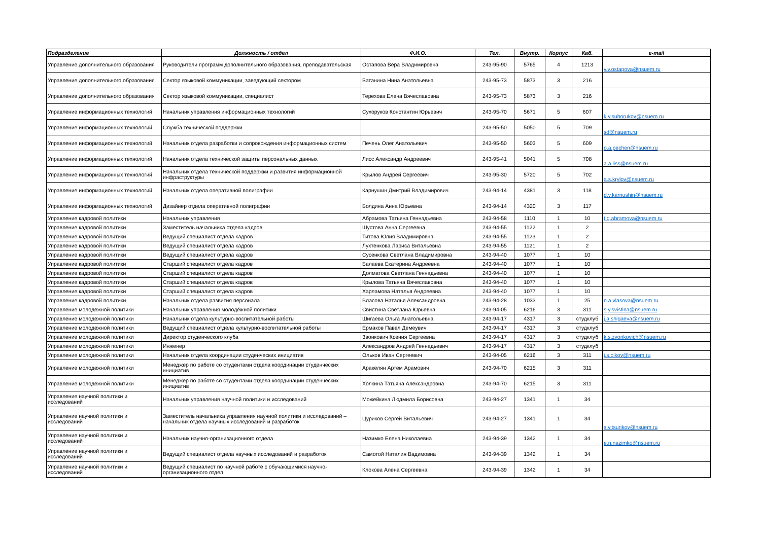| Подразделение | Должность / отдел | Ф.И.О. | Тел. | Внутр. | Корпус | Каб. | e-mail |
| --- | --- | --- | --- | --- | --- | --- | --- |
| Управление дополнительного образования | Руководители программ дополнительного образования, преподавательская | Остапова Вера Владимировна | 243-95-90 | 5765 | 4 | 1213 | v.v.ostapova@nsuem.ru |
| Управление дополнительного образования | Сектор языковой коммуникации, заведующий сектором | Батанина Нина Анатольевна | 243-95-73 | 5873 | 3 | 216 | |
| Управление дополнительного образования | Сектор языковой коммуникации, специалист | Терехова Елена Вячеславовна | 243-95-73 | 5873 | 3 | 216 | |
| Управление информационных технологий | Начальник управления информационных технологий | Сухоруков Константин Юрьевич | 243-95-70 | 5671 | 5 | 607 | k.y.suhorukov@nsuem.ru |
| Управление информационных технологий | Служба технической поддержки | | 243-95-50 | 5050 | 5 | 709 | sd@nsuem.ru |
| Управление информационных технологий | Начальник отдела разработки и сопровождения информационных систем | Печень Олег Анатольевич | 243-95-50 | 5603 | 5 | 609 | o.a.pechen@nsuem.ru |
| Управление информационных технологий | Начальник отдела технической защиты персональных данных | Лисс Александр Андреевич | 243-95-41 | 5041 | 5 | 708 | a.a.liss@nsuem.ru |
| Управление информационных технологий | Начальник отдела технической поддержки и развития информационной инфраструктуры | Крылов Андрей Сергеевич | 243-95-30 | 5720 | 5 | 702 | a.s.krylov@nsuem.ru |
| Управление информационных технологий | Начальник отдела оперативной полиграфии | Карнушин Дмитрий Владимирович | 243-94-14 | 4381 | 3 | 118 | d.v.karnushin@nsuem.ru |
| Управление информационных технологий | Дизайнер отдела оперативной полиграфии | Болдина Анна Юрьевна | 243-94-14 | 4320 | 3 | 117 | |
| Управление кадровой политики | Начальник управления | Абрамова Татьяна Геннадьевна | 243-94-58 | 1110 | 1 | 10 | t.g.abramova@nsuem.ru |
| Управление кадровой политики | Заместитель начальника отдела кадров | Шустова Анна Сергеевна | 243-94-55 | 1122 | 1 | 2 | |
| Управление кадровой политики | Ведущий специалист отдела кадров | Титова Юлия Владимировна | 243-94-55 | 1123 | 1 | 2 | |
| Управление кадровой политики | Ведущий специалист отдела кадров | Лухтенкова Лариса Витальевна | 243-94-55 | 1121 | 1 | 2 | |
| Управление кадровой политики | Ведущий специалист отдела кадров | Сусенкова Светлана Владимировна | 243-94-40 | 1077 | 1 | 10 | |
| Управление кадровой политики | Старший специалист отдела кадров | Балаева Екатерина Андреевна | 243-94-40 | 1077 | 1 | 10 | |
| Управление кадровой политики | Старший специалист отдела кадров | Долматова Светлана Геннадьевна | 243-94-40 | 1077 | 1 | 10 | |
| Управление кадровой политики | Старший специалист отдела кадров | Крылова Татьяна Вячеславовна | 243-94-40 | 1077 | 1 | 10 | |
| Управление кадровой политики | Старший специалист отдела кадров | Харламова Наталья Андреевна | 243-94-40 | 1077 | 1 | 10 | |
| Управление кадровой политики | Начальник отдела развития персонала | Власова Наталья Александровна | 243-94-28 | 1033 | 1 | 25 | n.a.vlasova@nsuem.ru |
| Управление молодежной политики | Начальник управления молодёжной политики | Свистина Светлана Юрьевна | 243-94-05 | 6216 | 3 | 311 | s.y.svistina@nsuem.ru |
| Управление молодежной политики | Начальник отдела культурно-воспитательной работы | Шигаева Ольга Анатольевна | 243-94-17 | 4317 | 3 | студклуб | j.a.shigaeva@nsuem.ru |
| Управление молодежной политики | Ведущий специалист отдела культурно-воспитательной работы | Ермаков Павел Демеувич | 243-94-17 | 4317 | 3 | студклуб | |
| Управление молодежной политики | Директор студенческого клуба | Звонкович Ксения Сергеевна | 243-94-17 | 4317 | 3 | студклуб | k.s.zvonkovich@nsuem.ru |
| Управление молодежной политики | Инженер | Александров Андрей Геннадьевич | 243-94-17 | 4317 | 3 | студклуб | |
| Управление молодежной политики | Начальник отдела координации студенческих инициатив | Ольков Иван Сергеевич | 243-94-05 | 6216 | 3 | 311 | i.s.olkov@nsuem.ru |
| Управление молодежной политики | Менеджер по работе со студентами отдела координации студенческих инициатив | Аракелян Артем Арамович | 243-94-70 | 6215 | 3 | 311 | |
| Управление молодежной политики | Менеджер по работе со студентами отдела координации студенческих инициатив | Холкина Татьяна Александровна | 243-94-70 | 6215 | 3 | 311 | |
| Управление научной политики и исследований | Начальник управления научной политики и исследований | Можейкина Людмила Борисовна | 243-94-27 | 1341 | 1 | 34 | |
| Управление научной политики и исследований | Заместитель начальника управления научной политики и исследований – начальник отдела научных исследований и разработок | Цуриков Сергей Витальевич | 243-94-27 | 1341 | 1 | 34 | s.v.tsurikov@nsuem.ru |
| Управление научной политики и исследований | Начальник научно-организационного отдела | Назимко Елена Николаевна | 243-94-39 | 1342 | 1 | 34 | e.n.nazimko@nsuem.ru |
| Управление научной политики и исследований | Ведущий специалист отдела научных исследований и разработок | Самотой Наталия Вадимовна | 243-94-39 | 1342 | 1 | 34 | |
| Управление научной политики и исследований | Ведущий специалист по научной работе с обучающимися научно-организационного отдел | Клокова Алена Сергеевна | 243-94-39 | 1342 | 1 | 34 | |